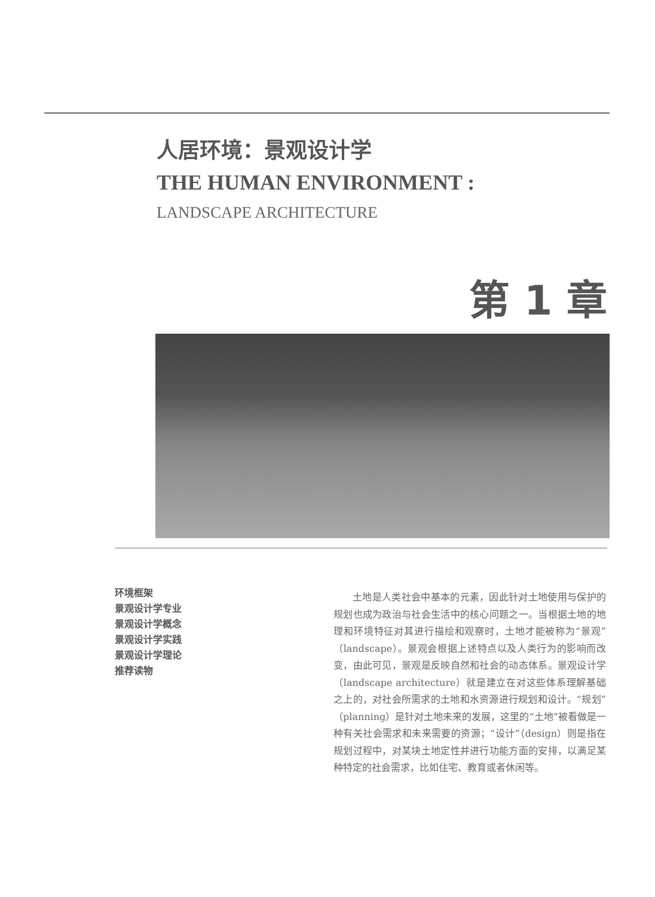人居环境：景观设计学
THE HUMAN ENVIRONMENT :
LANDSCAPE ARCHITECTURE
第 1 章
环境框架
景观设计学专业
景观设计学概念
景观设计学实践
景观设计学理论
推荐读物
土地是人类社会中基本的元素，因此针对土地使用与保护的规划也成为政治与社会生活中的核心问题之一。当根据土地的地理和环境特征对其进行描绘和观察时，土地才能被称为“景观”（landscape）。景观会根据上述特点以及人类行为的影响而改变，由此可见，景观是反映自然和社会的动态体系。景观设计学（landscape architecture）就是建立在对这些体系理解基础之上的，对社会所需求的土地和水资源进行规划和设计。“规划”（planning）是针对土地未来的发展，这里的“土地”被看做是一种有关社会需求和未来需要的资源；“设计”（design）则是指在规划过程中，对某块土地定性并进行功能方面的安排，以满足某种特定的社会需求，比如住宅、教育或者休闲等。